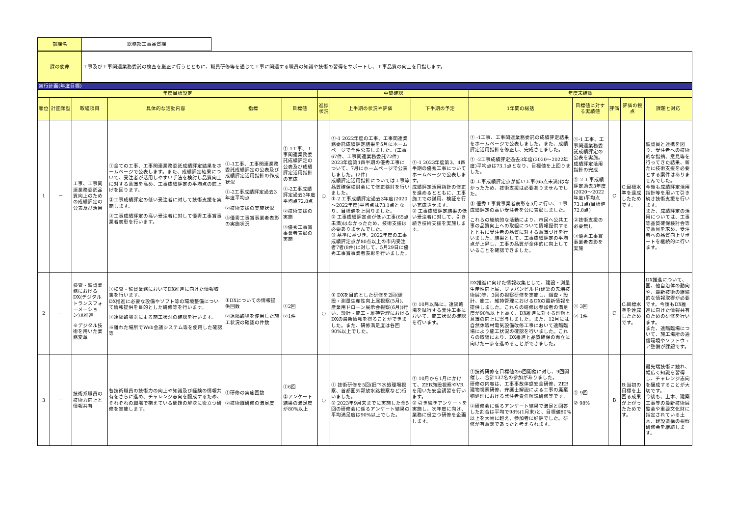| 部課名 | 総務部工事品質課 |
| 課の使命 | 工事及び工事関連業務委託の検査を厳正に行うとともに、職員研修等を通じて工事に関連する職員の知識や技術の習得をサポートし、工事品質の向上を目指します。 |
実行計画(年度目標)
| 年度目標設定 | | | | | | 中間確認 | | | 年度末確認 | | | | |
| --- | --- | --- | --- | --- | --- | --- | --- | --- | --- | --- | --- | --- | --- |
| 順位 | 計画類型 | 取組項目 | 具体的な活動内容 | 指標 | 目標値 | 進捗状況 | 上半期の状況や評価 | 下半期の予定 | 1年間の総括 | 目標値に対する実績値 | 評価 | 評価の視点 | 課題と対応 |
| 1 | － | 工事、工事関連業務委託品質向上のための成績評定の公表及び活用 | ①全ての工事、工事関連業務委託成績評定結果をホームページで公表します。また、成績評定結果について、受注者が活用しやすい手法を検討し品質向上に対する意識を高め、工事成績評定の平均点の底上げを図ります。 ②工事成績評定の低い受注者に対して技術支援を実施します。 ③工事成績評定の高い受注者に対して優秀工事賞事業者表彰を行います。 | ①-1工事、工事関連業務委託成績評定の公表及び成績評定活用指針の作成状況 ①-2工事成績評定過去3年度平均点 ②技術支援の実施状況 ③優秀工事賞事業者表彰の実施状況 | ①-1工事、工事関連業務委託成績評定の公表及び成績評定活用指針の完成 ①-2工事成績評定過去3年度平均点72.8点 ②技術支援の実施 ③優秀工事賞事業者表彰の実施 | ○ | ①-1 2022年度の工事、工事関連業務委託成績評定結果を5月にホームページで全件公表しました。(工事67件、工事関連業務委託72件) 2023年度第1四半期の優秀工事について、7月にホームページで公表しました。(2件) 成績評定活用指針については工事等品質確保検討会にて修正検討を行いました。 ①-2 工事成績評定過去3年度(2020～2022年度)平均点は73.1点となり、目標値を上回りました。 ② 工事成績評定点が低い工事(65点未満)はなかったため、技術支援は必要ありませんでした。 ③ 基準に基づき、2022年度の工事成績評定点が80点以上の市内受注者7者(8件)に対して、5月29日に優秀工事賞事業者表彰を行いました。 | ①-1 2023年度第3、4四半期の優秀工事についてホームページで公表します。 成績評定活用指針の修正を進めるとともに、工事施工での試用、検証を行い完成させます。 ② 工事成績評定結果の低い受注者に対して、引き続き技術支援を実施します。 | ① -1工事、工事関連業務委託の成績評定結果をホームページで公表しました。また、成績評定活用指針を修正し、完成させました。 ① -2工事成績評定過去3年度(2020～2022年度)平均点は73.1点となり、目標値を上回りました。 ② 工事成績評定点が低い工事(65点未満)はなかったため、技術支援は必要ありませんでした。 ③ 優秀工事賞事業者表彰を5月に行い、工事成績評定の高い受注者を公に表彰しました。 これらの継続的な活動により、市民へ公共工事の品質向上への取組について情報提供するとともに受注者の品質に対する意識づけを行いました。結果として、工事成績評定の平均点が上昇し、工事の品質が全体的に向上していることを確認できました。 | ①-1 工事、工事関連業務委託成績評定の公表を実施。成績評定活用指針の完成 ①-2 工事成績評定過去3年度(2020～2022年度)平均点73.1点(目標値72.8点) ②技術支援の必要無し ③優秀工事賞事業者表彰を実施 | C | C:目標水準を達成したためです。 | 監督員と連携を図り、受注者への技術的な指摘、意見等を行ってきた結果、新たに技術支援を必要とする案件はありませんでした。 今後も成績評定活用指針等を用いて引き続き技術支援を行います。 また、成績評定の活用については、工事等品質確保検討会等で意見を求め、受注者への品質向上サポートを継続的に行います。 |
| 2 | － | 検査・監督業務におけるDX(デジタルトランスフォーメーション)※推進 ※デジタル技術を用いた業務変革 | ①検査・監督業務においてDX推進に向けた情報収集を行います。 DX推進に必要な設備やソフト等の環境整備について情報提供を目的とした研修等を行います。 ②遠隔臨場※による施工状況の確認を行います。 ※離れた場所でWeb会議システム等を使用した確認等 | ①DXについての情報提供回数 ②遠隔臨場を使用した施工状況の確認の件数 | ①2回 ②1件 | ○ | ① DXを目的とした研修を2回(建設・測量生産性向上展視察(5月)、産業用ドローン展示会視察(6月))行い、設計・施工・維持管理におけるDXの最新情報を得ることができました。また、研修満足度は各回90%以上でした。 | ② 10月以降に、遠隔臨場を試行する発注工事において、施工状況の確認を行います。 | DX推進に向けた情報収集として、建設・測量生産性向上展、ジャパンビルド(建築の先端技術展)等、3回の視察研修を実施し、調査・設計、施工、維持管理におけるDXの最新情報を提供しました。これらの研修は参加者の満足度が90%以上と高く、DX推進に対する理解と意識の向上に寄与しました。また、12月には自然休暇村電気設備改修工事において遠隔臨場により施工状況の確認を行いました。これらの取組により、DX推進と品質確保の両立に向けた一歩を進めることができました。 | ① 3回 ② 1件 | C | C:目標水準を達成したためです。 | DX推進について、国、他自治体の動向や、最新技術の継続的な情報取得が必要です。今後もDX推進に向けた情報共有のための研修を行います。 また、遠隔臨場について、施工場所の通信環境やソフトウェア整備が課題です。 |
| 3 | － | 技術系職員の技術力向上と情報共有 | 各技術職員の技術力の向上や知識及び経験の情報共有をさらに進め、チャレンジ志向を醸成するため、それぞれの職場で抱えている問題の解決に役立つ研修を実施します。 | ①研修の実施回数 ②技術職研修の満足度 | ①6回 ②アンケート結果の満足度が80%以上 | ○ | ① 技術研修を5回(旧下水処理場視察、首都圏外郭放水路視察など)行いました。 ② 2023年9月末までに実施した全5回の研修会に係るアンケート結果の平均満足度は90%以上でした。 | ① 10月から1月にかけて、ZEB施設視察やVRを用いた安全講習を行います。 ② 引き続きアンケートを実施し、次年度に向け、業務に役立つ研修を企画します。 | ①技術研修を目標値の6回開催に対し、9回開催し、合計137名の参加がありました。 研修の内容は、工事事故体感安全研修、ZEB建物視察研修、弁護士解説による工事の廃棄物処理における発注者責任解説研修等です。 ②研修会に係るアンケート結果で満足と回答した割合は平均で98%(1月末)と、目標値80%以上を大幅に超え、参加者に好評でした。研修が有意義であったと考えられます。 | ① 9回 ② 98% | B | B:当初の目標を上回る成果が上がったためです。 | 最先端技術に触れ、幅広く知識を習得し、チャレンジ志向を醸成することが大切です。 今後も、土木、建築工事等の最新技術展覧会や重要文化財に指定されている土木、建設遺構の視察研修会を継続します。 |